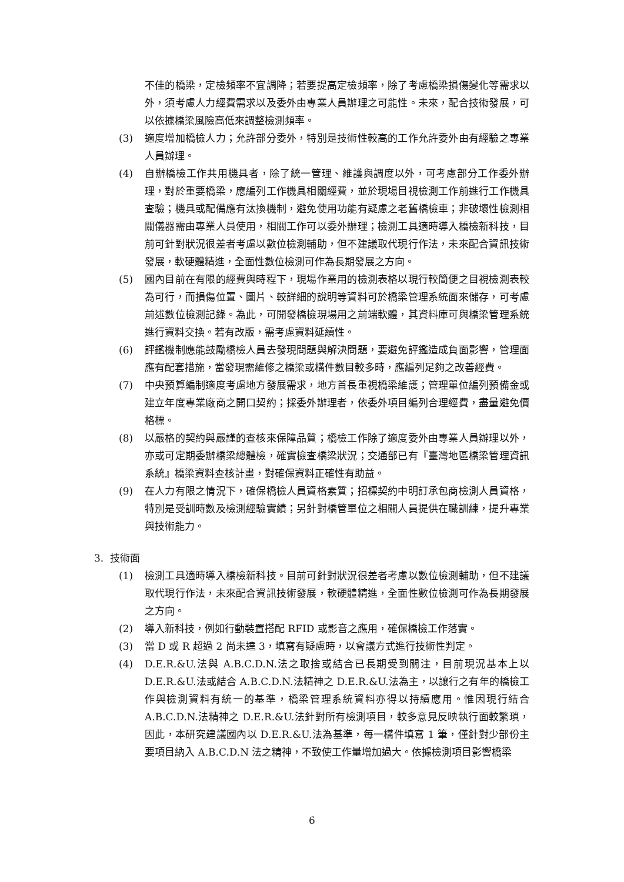不佳的橋梁，定檢頻率不宜調降；若要提高定檢頻率，除了考慮橋梁損傷變化等需求以外，須考慮人力經費需求以及委外由專業人員辦理之可能性。未來，配合技術發展，可以依據橋梁風險高低來調整檢測頻率。
(3) 適度增加橋檢人力；允許部分委外，特別是技術性較高的工作允許委外由有經驗之專業人員辦理。
(4) 自辦橋檢工作共用機具者，除了統一管理、維護與調度以外，可考慮部分工作委外辦理，對於重要橋梁，應編列工作機具相關經費，並於現場目視檢測工作前進行工作機具查驗；機具或配備應有汰換機制，避免使用功能有疑慮之老舊橋檢車；非破壞性檢測相關儀器需由專業人員使用，相關工作可以委外辦理；檢測工具適時導入橋檢新科技，目前可針對狀況很差者考慮以數位檢測輔助，但不建議取代現行作法，未來配合資訊技術發展，軟硬體精進，全面性數位檢測可作為長期發展之方向。
(5) 國內目前在有限的經費與時程下，現場作業用的檢測表格以現行較簡便之目視檢測表較為可行，而損傷位置、圖片、較詳細的說明等資料可於橋梁管理系統面來儲存，可考慮前述數位檢測記錄。為此，可開發橋檢現場用之前端軟體，其資料庫可與橋梁管理系統進行資料交換。若有改版，需考慮資料延續性。
(6) 評鑑機制應能鼓勵橋檢人員去發現問題與解決問題，要避免評鑑造成負面影響，管理面應有配套措施，當發現需維修之橋梁或構件數目較多時，應編列足夠之改善經費。
(7) 中央預算編制適度考慮地方發展需求，地方首長重視橋梁維護；管理單位編列預備金或建立年度專業廠商之開口契約；採委外辦理者，依委外項目編列合理經費，盡量避免價格標。
(8) 以嚴格的契約與嚴謹的查核來保障品質；橋檢工作除了適度委外由專業人員辦理以外，亦或可定期委辦橋梁總體檢，確實檢查橋梁狀況；交通部已有『臺灣地區橋梁管理資訊系統』橋梁資料查核計畫，對確保資料正確性有助益。
(9) 在人力有限之情況下，確保橋檢人員資格素質；招標契約中明訂承包商檢測人員資格，特別是受訓時數及檢測經驗實績；另針對橋管單位之相關人員提供在職訓練，提升專業與技術能力。
3. 技術面
(1) 檢測工具適時導入橋檢新科技。目前可針對狀況很差者考慮以數位檢測輔助，但不建議取代現行作法，未來配合資訊技術發展，軟硬體精進，全面性數位檢測可作為長期發展之方向。
(2) 導入新科技，例如行動裝置搭配 RFID 或影音之應用，確保橋檢工作落實。
(3) 當 D 或 R 超過 2 尚未達 3，填寫有疑慮時，以會議方式進行技術性判定。
(4) D.E.R.&U.法與 A.B.C.D.N.法之取捨或結合已長期受到關注，目前現況基本上以 D.E.R.&U.法或結合 A.B.C.D.N.法精神之 D.E.R.&U.法為主，以讓行之有年的橋檢工作與檢測資料有統一的基準，橋梁管理系統資料亦得以持續應用。惟因現行結合 A.B.C.D.N.法精神之 D.E.R.&U.法針對所有檢測項目，較多意見反映執行面較繁瑣，因此，本研究建議國內以 D.E.R.&U.法為基準，每一構件填寫 1 筆，僅針對少部份主要項目納入 A.B.C.D.N 法之精神，不致使工作量增加過大。依據檢測項目影響橋梁
6